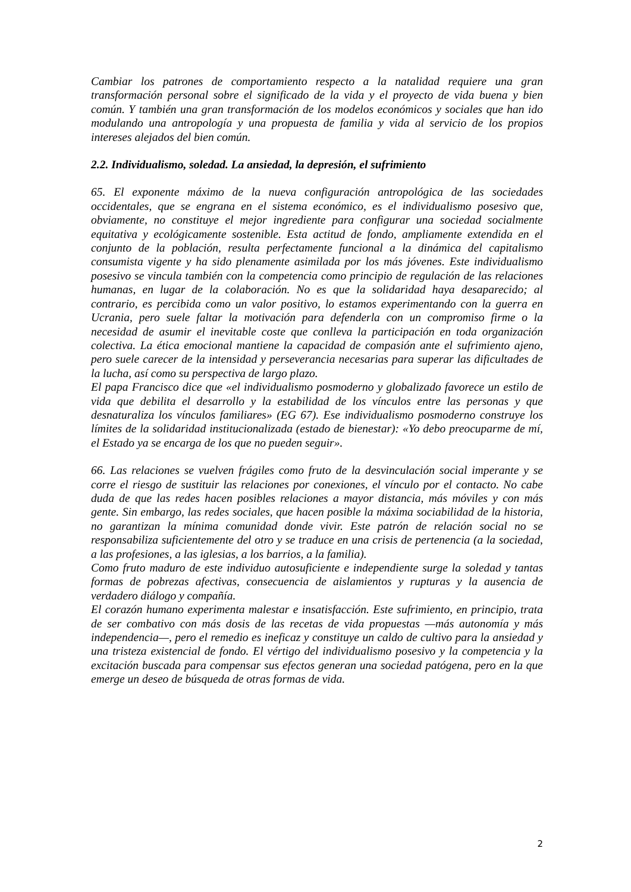Cambiar los patrones de comportamiento respecto a la natalidad requiere una gran transformación personal sobre el significado de la vida y el proyecto de vida buena y bien común. Y también una gran transformación de los modelos económicos y sociales que han ido modulando una antropología y una propuesta de familia y vida al servicio de los propios intereses alejados del bien común.
2.2. Individualismo, soledad. La ansiedad, la depresión, el sufrimiento
65. El exponente máximo de la nueva configuración antropológica de las sociedades occidentales, que se engrana en el sistema económico, es el individualismo posesivo que, obviamente, no constituye el mejor ingrediente para configurar una sociedad socialmente equitativa y ecológicamente sostenible. Esta actitud de fondo, ampliamente extendida en el conjunto de la población, resulta perfectamente funcional a la dinámica del capitalismo consumista vigente y ha sido plenamente asimilada por los más jóvenes. Este individualismo posesivo se vincula también con la competencia como principio de regulación de las relaciones humanas, en lugar de la colaboración. No es que la solidaridad haya desaparecido; al contrario, es percibida como un valor positivo, lo estamos experimentando con la guerra en Ucrania, pero suele faltar la motivación para defenderla con un compromiso firme o la necesidad de asumir el inevitable coste que conlleva la participación en toda organización colectiva. La ética emocional mantiene la capacidad de compasión ante el sufrimiento ajeno, pero suele carecer de la intensidad y perseverancia necesarias para superar las dificultades de la lucha, así como su perspectiva de largo plazo.
El papa Francisco dice que «el individualismo posmoderno y globalizado favorece un estilo de vida que debilita el desarrollo y la estabilidad de los vínculos entre las personas y que desnaturaliza los vínculos familiares» (EG 67). Ese individualismo posmoderno construye los límites de la solidaridad institucionalizada (estado de bienestar): «Yo debo preocuparme de mí, el Estado ya se encarga de los que no pueden seguir».
66. Las relaciones se vuelven frágiles como fruto de la desvinculación social imperante y se corre el riesgo de sustituir las relaciones por conexiones, el vínculo por el contacto. No cabe duda de que las redes hacen posibles relaciones a mayor distancia, más móviles y con más gente. Sin embargo, las redes sociales, que hacen posible la máxima sociabilidad de la historia, no garantizan la mínima comunidad donde vivir. Este patrón de relación social no se responsabiliza suficientemente del otro y se traduce en una crisis de pertenencia (a la sociedad, a las profesiones, a las iglesias, a los barrios, a la familia).
Como fruto maduro de este individuo autosuficiente e independiente surge la soledad y tantas formas de pobrezas afectivas, consecuencia de aislamientos y rupturas y la ausencia de verdadero diálogo y compañía.
El corazón humano experimenta malestar e insatisfacción. Este sufrimiento, en principio, trata de ser combativo con más dosis de las recetas de vida propuestas —más autonomía y más independencia—, pero el remedio es ineficaz y constituye un caldo de cultivo para la ansiedad y una tristeza existencial de fondo. El vértigo del individualismo posesivo y la competencia y la excitación buscada para compensar sus efectos generan una sociedad patógena, pero en la que emerge un deseo de búsqueda de otras formas de vida.
2